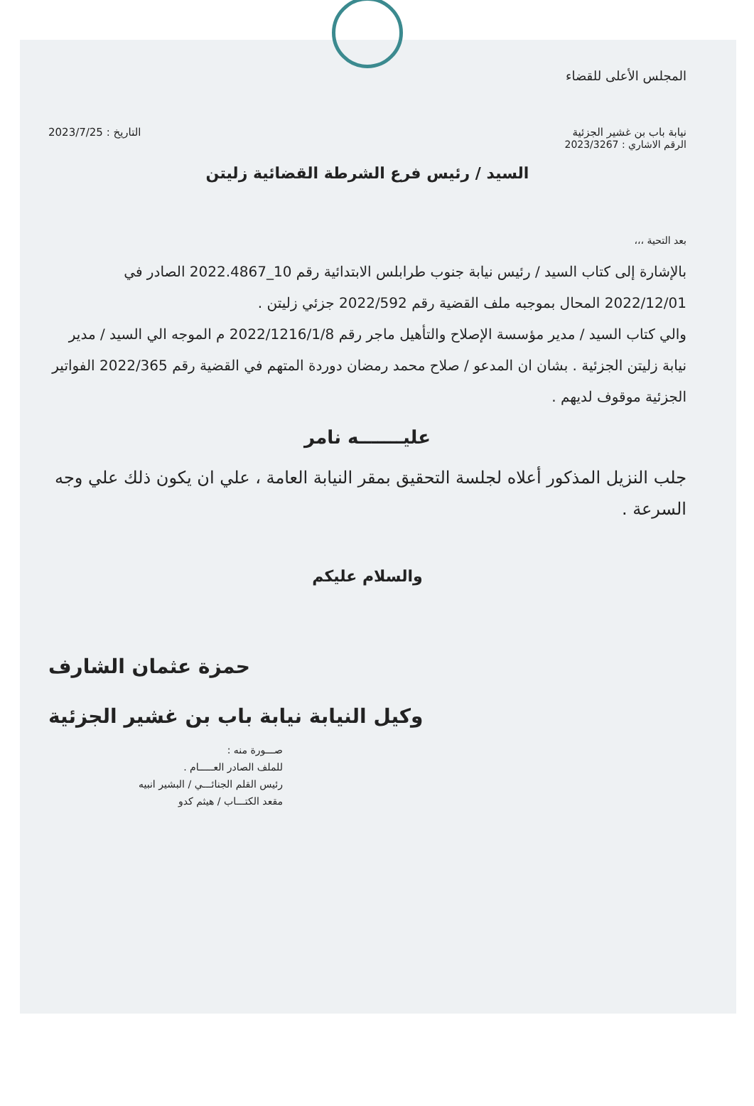المجلس الأعلى للقضاء
نيابة باب بن غشير الجزئية التاريخ : 2023/7/25
الرقم الاشاري : 2023/3267
السيد / رئيس فرع الشرطة القضائية زليتن
بعد التحية ،،،
بالإشارة إلى كتاب السيد / رئيس نيابة جنوب طرابلس الابتدائية رقم 10_2022.4867 الصادر في 2022/12/01 المحال بموجبه ملف القضية رقم 2022/592 جزئي زليتن .
والي كتاب السيد / مدير مؤسسة الإصلاح والتأهيل ماجر رقم 2022/1216/1/8 م الموجه الي السيد / مدير نيابة زليتن الجزئية . بشان ان المدعو / صلاح محمد رمضان دوردة المتهم في القضية رقم 2022/365 الفواتير الجزئية موقوف لديهم .
عليـــــــه نامر
جلب النزيل المذكور أعلاه لجلسة التحقيق بمقر النيابة العامة ، علي ان يكون ذلك علي وجه السرعة .
والسلام عليكم
حمزة عثمان الشارف
وكيل النيابة نيابة باب بن غشير الجزئية
صـــورة منه :
للملف الصادر العـــــام .
رئيس القلم الجنائـــي / البشير انبيه
مقعد الكتـــاب / هيثم كدو